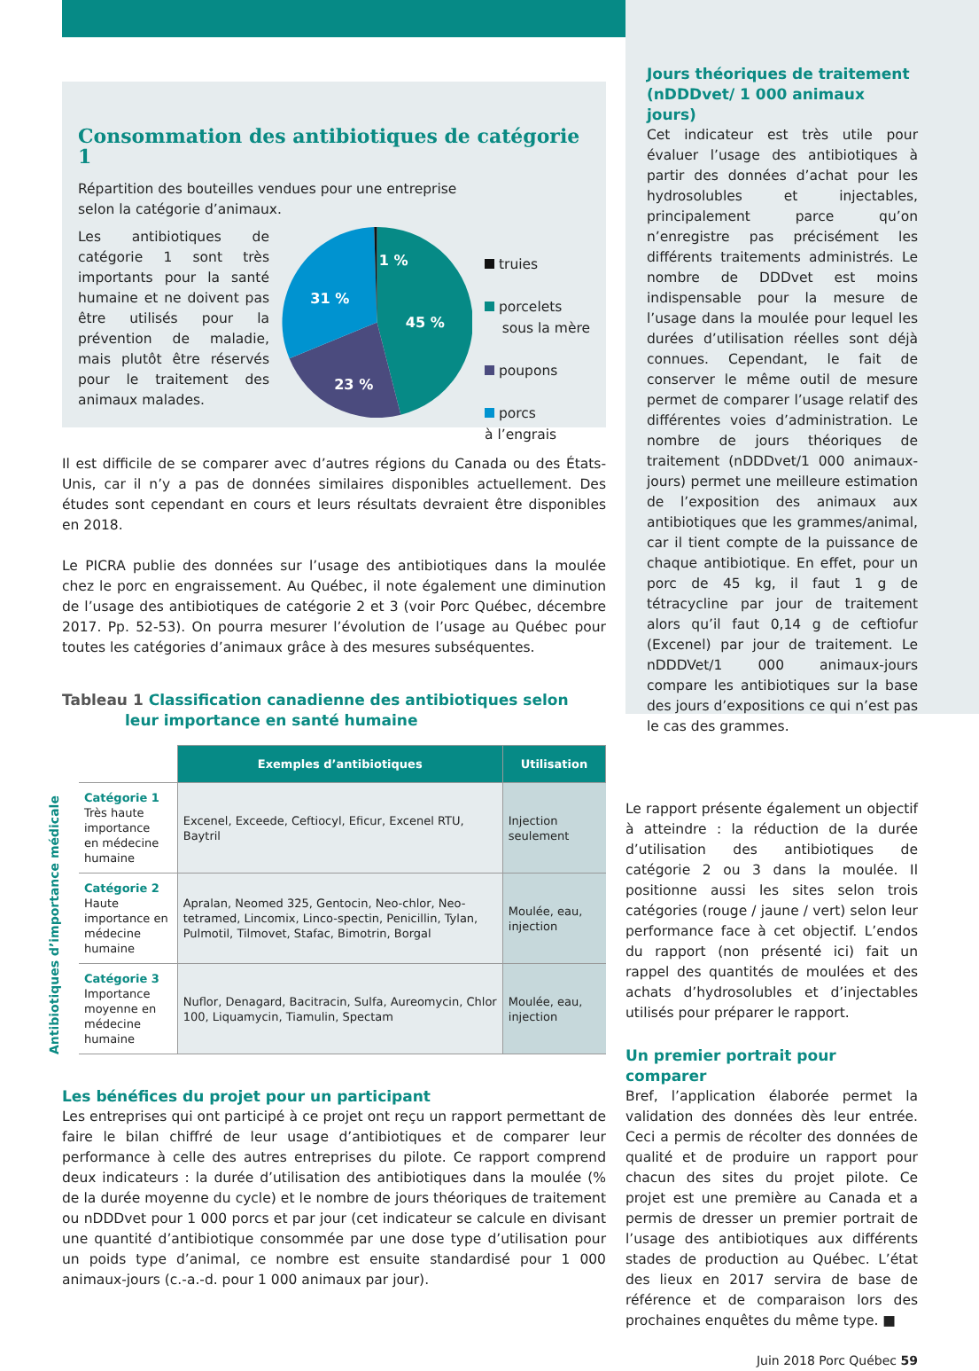Consommation des antibiotiques de catégorie 1
Répartition des bouteilles vendues pour une entreprise
selon la catégorie d’animaux.
Les antibiotiques de catégorie 1 sont très importants pour la santé humaine et ne doivent pas être utilisés pour la prévention de maladie, mais plutôt être réservés pour le traitement des animaux malades.
1 %
45 %
31 %
23 %
truies
porcelets
sous la mère
poupons
porcs
à l’engrais
Il est difficile de se comparer avec d’autres régions du Canada ou des États-Unis, car il n’y a pas de données similaires disponibles actuellement. Des études sont cependant en cours et leurs résultats devraient être disponibles en 2018.
Le PICRA publie des données sur l’usage des antibiotiques dans la moulée chez le porc en engraissement. Au Québec, il note également une diminution de l’usage des antibiotiques de catégorie 2 et 3 (voir Porc Québec, décembre 2017. Pp. 52-53). On pourra mesurer l’évolution de l’usage au Québec pour toutes les catégories d’animaux grâce à des mesures subséquentes.
Tableau 1 Classification canadienne des antibiotiques selon
leur importance en santé humaine
Antibiotiques d’importance médicale
| | Exemples d’antibiotiques | Utilisation |
| Catégorie 1 Très haute importance en médecine humaine | Excenel, Exceede, Ceftiocyl, Eficur, Excenel RTU, Baytril | Injection seulement |
| Catégorie 2 Haute importance en médecine humaine | Apralan, Neomed 325, Gentocin, Neo-chlor, Neo-tetramed, Lincomix, Linco-spectin, Penicillin, Tylan, Pulmotil, Tilmovet, Stafac, Bimotrin, Borgal | Moulée, eau, injection |
| Catégorie 3 Importance moyenne en médecine humaine | Nuflor, Denagard, Bacitracin, Sulfa, Aureomycin, Chlor 100, Liquamycin, Tiamulin, Spectam | Moulée, eau, injection |
Les bénéfices du projet pour un participant
Les entreprises qui ont participé à ce projet ont reçu un rapport permettant de faire le bilan chiffré de leur usage d’antibiotiques et de comparer leur performance à celle des autres entreprises du pilote. Ce rapport comprend deux indicateurs : la durée d’utilisation des antibiotiques dans la moulée (% de la durée moyenne du cycle) et le nombre de jours théoriques de traitement ou nDDDvet pour 1 000 porcs et par jour (cet indicateur se calcule en divisant une quantité d’antibiotique consommée par une dose type d’utilisation pour un poids type d’animal, ce nombre est ensuite standardisé pour 1 000 animaux-jours (c.-a.-d. pour 1 000 animaux par jour).
Jours théoriques de traitement (nDDDvet/ 1 000 animaux jours)
Cet indicateur est très utile pour évaluer l’usage des antibiotiques à partir des données d’achat pour les hydrosolubles et injectables, principalement parce qu’on n’enregistre pas précisément les différents traitements administrés. Le nombre de DDDvet est moins indispensable pour la mesure de l’usage dans la moulée pour lequel les durées d’utilisation réelles sont déjà connues. Cependant, le fait de conserver le même outil de mesure permet de comparer l’usage relatif des différentes voies d’administration. Le nombre de jours théoriques de traitement (nDDDvet/1 000 animaux-jours) permet une meilleure estimation de l’exposition des animaux aux antibiotiques que les grammes/animal, car il tient compte de la puissance de chaque antibiotique. En effet, pour un porc de 45 kg, il faut 1 g de tétracycline par jour de traitement alors qu’il faut 0,14 g de ceftiofur (Excenel) par jour de traitement. Le nDDDVet/1 000 animaux-jours compare les antibiotiques sur la base des jours d’expositions ce qui n’est pas le cas des grammes.
Le rapport présente également un objectif à atteindre : la réduction de la durée d’utilisation des antibiotiques de catégorie 2 ou 3 dans la moulée. Il positionne aussi les sites selon trois catégories (rouge / jaune / vert) selon leur performance face à cet objectif. L’endos du rapport (non présenté ici) fait un rappel des quantités de moulées et des achats d’hydrosolubles et d’injectables utilisés pour préparer le rapport.
Un premier portrait pour comparer
Bref, l’application élaborée permet la validation des données dès leur entrée. Ceci a permis de récolter des données de qualité et de produire un rapport pour chacun des sites du projet pilote. Ce projet est une première au Canada et a permis de dresser un premier portrait de l’usage des antibiotiques aux différents stades de production au Québec. L’état des lieux en 2017 servira de base de référence et de comparaison lors des prochaines enquêtes du même type. ■
Juin 2018 Porc Québec 59